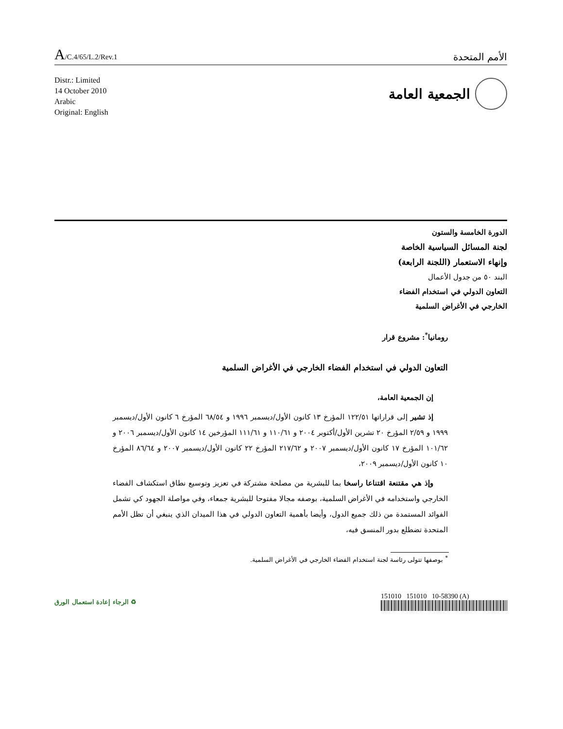A/C.4/65/L.2/Rev.1
الأمم المتحدة
Distr.: Limited
14 October 2010
Arabic
Original: English
الجمعية العامة
الدورة الخامسة والستون
لجنة المسائل السياسية الخاصة
وإنهاء الاستعمار (اللجنة الرابعة)
البند ٥٠ من جدول الأعمال
التعاون الدولي في استخدام الفضاء
الخارجي في الأغراض السلمية
رومانيا<sup>*</sup>: مشروع قرار
التعاون الدولي في استخدام الفضاء الخارجي في الأغراض السلمية
إن الجمعية العامة،
إذ تشير إلى قراراتها ١٢٢/٥١ المؤرخ ١٣ كانون الأول/ديسمبر ١٩٩٦ و ٦٨/٥٤ المؤرخ ٦ كانون الأول/ديسمبر ١٩٩٩ و ٢/٥٩ المؤرخ ٢٠ تشرين الأول/أكتوبر ٢٠٠٤ و ١١٠/٦١ و ١١١/٦١ المؤرخين ١٤ كانون الأول/ديسمبر ٢٠٠٦ و ١٠١/٦٢ المؤرخ ١٧ كانون الأول/ديسمبر ٢٠٠٧ و ٢١٧/٦٢ المؤرخ ٢٢ كانون الأول/ديسمبر ٢٠٠٧ و ٨٦/٦٤ المؤرخ ١٠ كانون الأول/ديسمبر ٢٠٠٩،
وإذ هي مقتنعة اقتناعا راسخا بما للبشرية من مصلحة مشتركة في تعزيز وتوسيع نطاق استكشاف الفضاء الخارجي واستخدامه في الأغراض السلمية، بوصفه مجالا مفتوحا للبشرية جمعاء، وفي مواصلة الجهود كي تشمل الفوائد المستمدة من ذلك جميع الدول، وأيضا بأهمية التعاون الدولي في هذا الميدان الذي ينبغي أن تظل الأمم المتحدة تضطلع بدور المنسق فيه،
<sup>*</sup> بوصفها تتولى رئاسة لجنة استخدام الفضاء الخارجي في الأغراض السلمية.
♻ الرجاء إعادة استعمال الورق 151010 151010 10-58390 (A)